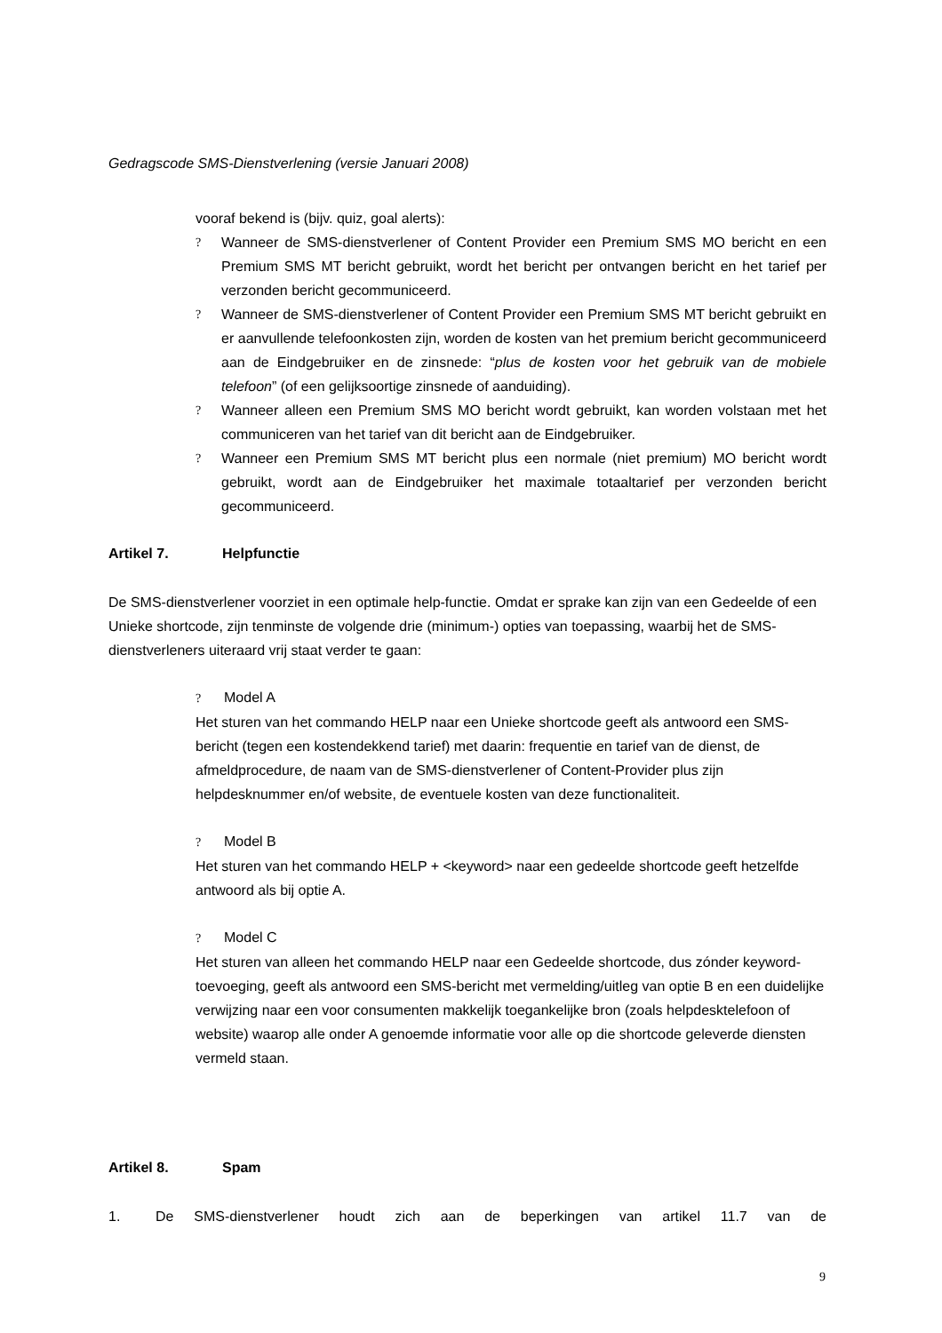Gedragscode SMS-Dienstverlening (versie Januari 2008)
vooraf bekend is (bijv. quiz, goal alerts):
? Wanneer de SMS-dienstverlener of Content Provider een Premium SMS MO bericht en een Premium SMS MT bericht gebruikt, wordt het bericht per ontvangen bericht en het tarief per verzonden bericht gecommuniceerd.
? Wanneer de SMS-dienstverlener of Content Provider een Premium SMS MT bericht gebruikt en er aanvullende telefoonkosten zijn, worden de kosten van het premium bericht gecommuniceerd aan de Eindgebruiker en de zinsnede: “plus de kosten voor het gebruik van de mobiele telefoon” (of een gelijksoortige zinsnede of aanduiding).
? Wanneer alleen een Premium SMS MO bericht wordt gebruikt, kan worden volstaan met het communiceren van het tarief van dit bericht aan de Eindgebruiker.
? Wanneer een Premium SMS MT bericht plus een normale (niet premium) MO bericht wordt gebruikt, wordt aan de Eindgebruiker het maximale totaaltarief per verzonden bericht gecommuniceerd.
Artikel 7. Helpfunctie
De SMS-dienstverlener voorziet in een optimale help-functie. Omdat er sprake kan zijn van een Gedeelde of een Unieke shortcode, zijn tenminste de volgende drie (minimum-) opties van toepassing, waarbij het de SMS-dienstverleners uiteraard vrij staat verder te gaan:
? Model A
Het sturen van het commando HELP naar een Unieke shortcode geeft als antwoord een SMS-bericht (tegen een kostendekkend tarief) met daarin: frequentie en tarief van de dienst, de afmeldprocedure, de naam van de SMS-dienstverlener of Content-Provider plus zijn helpdesknummer en/of website, de eventuele kosten van deze functionaliteit.
? Model B
Het sturen van het commando HELP + <keyword> naar een gedeelde shortcode geeft hetzelfde antwoord als bij optie A.
? Model C
Het sturen van alleen het commando HELP naar een Gedeelde shortcode, dus zónder keyword-toevoeging, geeft als antwoord een SMS-bericht met vermelding/uitleg van optie B en een duidelijke verwijzing naar een voor consumenten makkelijk toegankelijke bron (zoals helpdesktelefoon of website) waarop alle onder A genoemde informatie voor alle op die shortcode geleverde diensten vermeld staan.
Artikel 8. Spam
1. De SMS-dienstverlener houdt zich aan de beperkingen van artikel 11.7 van de
9